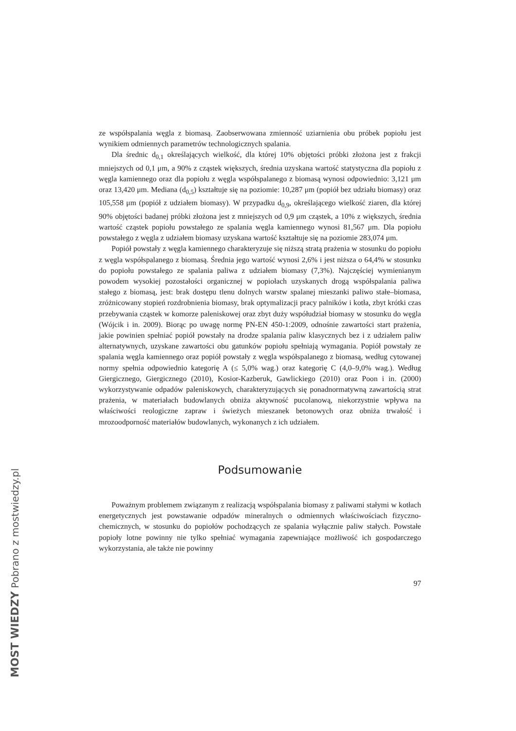ze współspalania węgla z biomasą. Zaobserwowana zmienność uziarnienia obu próbek popiołu jest wynikiem odmiennych parametrów technologicznych spalania.
Dla średnic d<sub>0,1</sub> określających wielkość, dla której 10% objętości próbki złożona jest z frakcji mniejszych od 0,1 μm, a 90% z cząstek większych, średnia uzyskana wartość statystyczna dla popiołu z węgla kamiennego oraz dla popiołu z węgla współspalanego z biomasą wynosi odpowiednio: 3,121 μm oraz 13,420 μm. Mediana (d<sub>0,5</sub>) kształtuje się na poziomie: 10,287 μm (popiół bez udziału biomasy) oraz 105,558 μm (popiół z udziałem biomasy). W przypadku d<sub>0,9</sub>, określającego wielkość ziaren, dla której 90% objętości badanej próbki złożona jest z mniejszych od 0,9 μm cząstek, a 10% z większych, średnia wartość cząstek popiołu powstałego ze spalania węgla kamiennego wynosi 81,567 μm. Dla popiołu powstałego z węgla z udziałem biomasy uzyskana wartość kształtuje się na poziomie 283,074 μm.
Popiół powstały z węgla kamiennego charakteryzuje się niższą stratą prażenia w stosunku do popiołu z węgla współspalanego z biomasą. Średnia jego wartość wynosi 2,6% i jest niższa o 64,4% w stosunku do popiołu powstałego ze spalania paliwa z udziałem biomasy (7,3%). Najczęściej wymienianym powodem wysokiej pozostałości organicznej w popiołach uzyskanych drogą współspalania paliwa stałego z biomasą, jest: brak dostępu tlenu dolnych warstw spalanej mieszanki paliwo stałe–biomasa, zróżnicowany stopień rozdrobnienia biomasy, brak optymalizacji pracy palników i kotła, zbyt krótki czas przebywania cząstek w komorze paleniskowej oraz zbyt duży współudział biomasy w stosunku do węgla (Wójcik i in. 2009). Biorąc po uwagę normę PN-EN 450-1:2009, odnośnie zawartości start prażenia, jakie powinien spełniać popiół powstały na drodze spalania paliw klasycznych bez i z udziałem paliw alternatywnych, uzyskane zawartości obu gatunków popiołu spełniają wymagania. Popiół powstały ze spalania węgla kamiennego oraz popiół powstały z węgla współspalanego z biomasą, według cytowanej normy spełnia odpowiednio kategorię A (≤ 5,0% wag.) oraz kategorię C (4,0–9,0% wag.). Według Giergicznego, Giergicznego (2010), Kosior-Kazberuk, Gawlickiego (2010) oraz Poon i in. (2000) wykorzystywanie odpadów paleniskowych, charakteryzujących się ponadnormatywną zawartością strat prażenia, w materiałach budowlanych obniża aktywność pucolanową, niekorzystnie wpływa na właściwości reologiczne zapraw i świeżych mieszanek betonowych oraz obniża trwałość i mrozoodporność materiałów budowlanych, wykonanych z ich udziałem.
Podsumowanie
Poważnym problemem związanym z realizacją współspalania biomasy z paliwami stałymi w kotłach energetycznych jest powstawanie odpadów mineralnych o odmiennych właściwościach fizyczno-chemicznych, w stosunku do popiołów pochodzących ze spalania wyłącznie paliw stałych. Powstałe popioły lotne powinny nie tylko spełniać wymagania zapewniające możliwość ich gospodarczego wykorzystania, ale także nie powinny
97
MOST WIEDZY Pobrano z mostwiedzy.pl